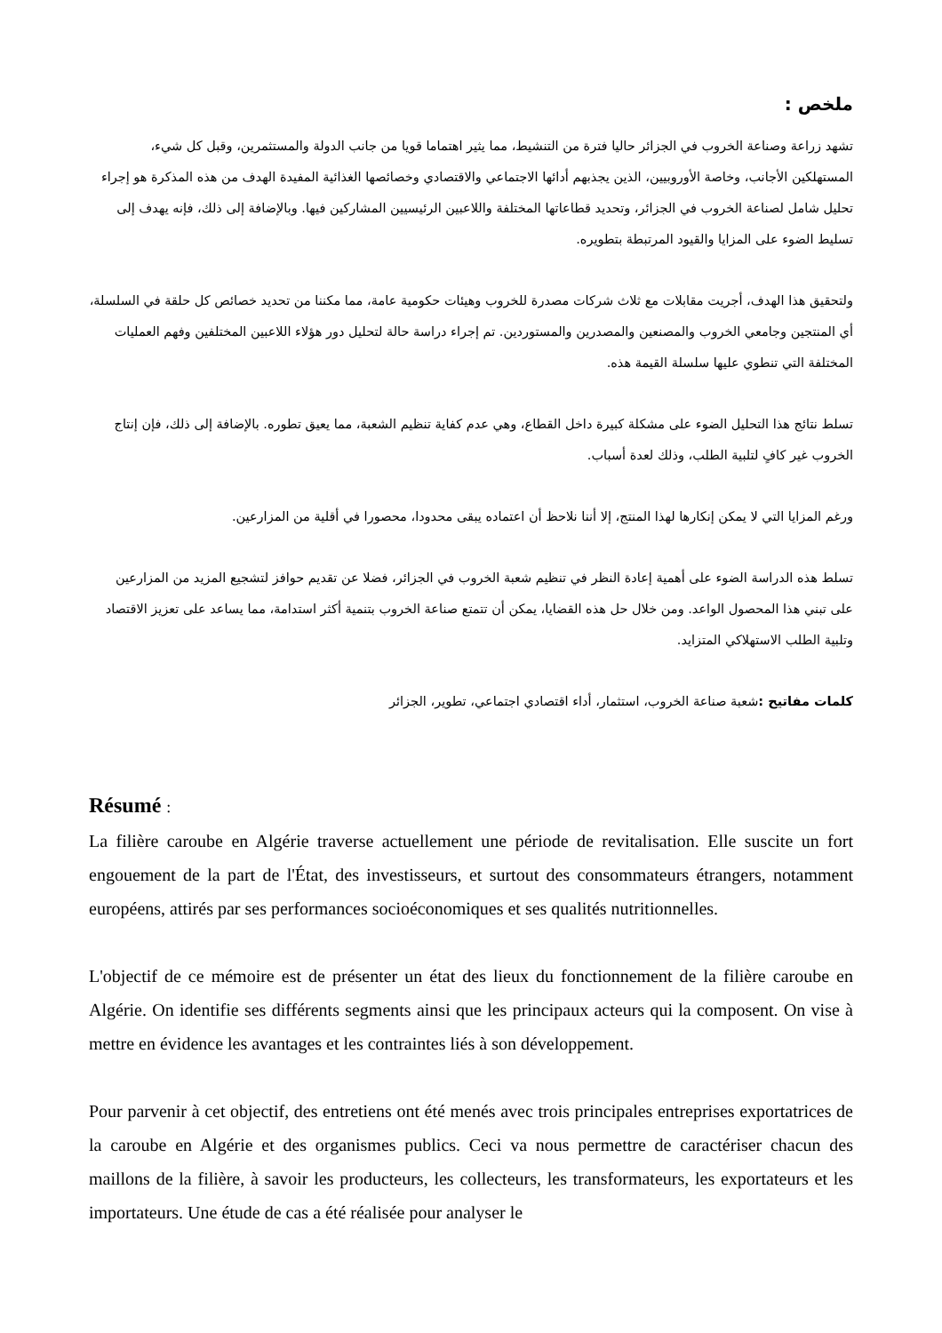ملخص :
تشهد زراعة وصناعة الخروب في الجزائر حاليا فترة من التنشيط، مما يثير اهتماما قويا من جانب الدولة والمستثمرين، وقبل كل شيء، المستهلكين الأجانب، وخاصة الأوروبيين، الذين يجذبهم أدائها الاجتماعي والاقتصادي وخصائصها الغذائية المفيدة الهدف من هذه المذكرة هو إجراء تحليل شامل لصناعة الخروب في الجزائر، وتحديد قطاعاتها المختلفة واللاعبين الرئيسيين المشاركين فيها. وبالإضافة إلى ذلك، فإنه يهدف إلى تسليط الضوء على المزايا والقيود المرتبطة بتطويره.
ولتحقيق هذا الهدف، أجريت مقابلات مع ثلاث شركات مصدرة للخروب وهيئات حكومية عامة، مما مكننا من تحديد خصائص كل حلقة في السلسلة، أي المنتجين وجامعي الخروب والمصنعين والمصدرين والمستوردين. تم إجراء دراسة حالة لتحليل دور هؤلاء اللاعبين المختلفين وفهم العمليات المختلفة التي تنطوي عليها سلسلة القيمة هذه.
تسلط نتائج هذا التحليل الضوء على مشكلة كبيرة داخل القطاع، وهي عدم كفاية تنظيم الشعبة، مما يعيق تطوره. بالإضافة إلى ذلك، فإن إنتاج الخروب غير كافٍ لتلبية الطلب، وذلك لعدة أسباب.
ورغم المزايا التي لا يمكن إنكارها لهذا المنتج، إلا أننا نلاحظ أن اعتماده يبقى محدودا، محصورا في أقلية من المزارعين.
تسلط هذه الدراسة الضوء على أهمية إعادة النظر في تنظيم شعبة الخروب في الجزائر، فضلا عن تقديم حوافز لتشجيع المزيد من المزارعين على تبني هذا المحصول الواعد. ومن خلال حل هذه القضايا، يمكن أن تتمتع صناعة الخروب بتنمية أكثر استدامة، مما يساعد على تعزيز الاقتصاد وتلبية الطلب الاستهلاكي المتزايد.
كلمات مفاتيح : شعبة صناعة الخروب، استثمار، أداء اقتصادي اجتماعي، تطوير، الجزائر
Résumé :
La filière caroube en Algérie traverse actuellement une période de revitalisation. Elle suscite un fort engouement de la part de l'État, des investisseurs, et surtout des consommateurs étrangers, notamment européens, attirés par ses performances socioéconomiques et ses qualités nutritionnelles.
L'objectif de ce mémoire est de présenter un état des lieux du fonctionnement de la filière caroube en Algérie. On identifie ses différents segments ainsi que les principaux acteurs qui la composent. On vise à mettre en évidence les avantages et les contraintes liés à son développement.
Pour parvenir à cet objectif, des entretiens ont été menés avec trois principales entreprises exportatrices de la caroube en Algérie et des organismes publics. Ceci va nous permettre de caractériser chacun des maillons de la filière, à savoir les producteurs, les collecteurs, les transformateurs, les exportateurs et les importateurs. Une étude de cas a été réalisée pour analyser le